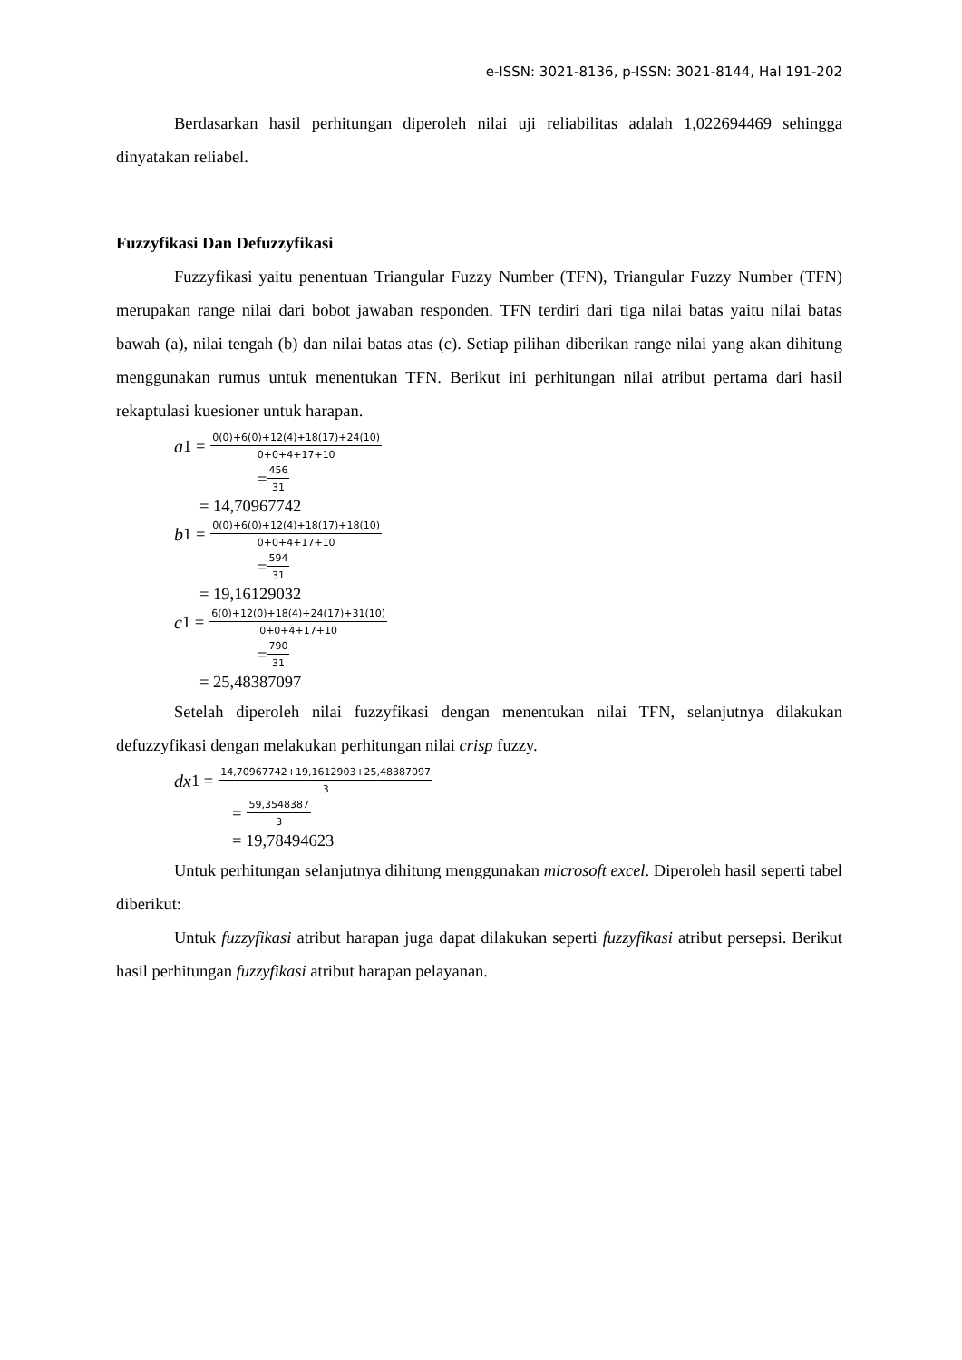e-ISSN: 3021-8136, p-ISSN: 3021-8144, Hal 191-202
Berdasarkan hasil perhitungan diperoleh nilai uji reliabilitas adalah 1,022694469 sehingga dinyatakan reliabel.
Fuzzyfikasi Dan Defuzzyfikasi
Fuzzyfikasi yaitu penentuan Triangular Fuzzy Number (TFN), Triangular Fuzzy Number (TFN) merupakan range nilai dari bobot jawaban responden. TFN terdiri dari tiga nilai batas yaitu nilai batas bawah (a), nilai tengah (b) dan nilai batas atas (c). Setiap pilihan diberikan range nilai yang akan dihitung menggunakan rumus untuk menentukan TFN. Berikut ini perhitungan nilai atribut pertama dari hasil rekaptulasi kuesioner untuk harapan.
a 1 = 0(0)+6(0)+12(4)+18(17)+24(10) 0+0+4+17+10
= 456 31
= 14,70967742
b 1 = 0(0)+6(0)+12(4)+18(17)+18(10) 0+0+4+17+10
= 594 31
= 19,16129032
c 1 = 6(0)+12(0)+18(4)+24(17)+31(10) 0+0+4+17+10
= 790 31
= 25,48387097
Setelah diperoleh nilai fuzzyfikasi dengan menentukan nilai TFN, selanjutnya dilakukan defuzzyfikasi dengan melakukan perhitungan nilai crisp fuzzy.
dx 1 = 14,70967742+19,1612903+25,48387097 3
= 59,3548387 3
= 19,78494623
Untuk perhitungan selanjutnya dihitung menggunakan microsoft excel. Diperoleh hasil seperti tabel diberikut:
Untuk fuzzyfikasi atribut harapan juga dapat dilakukan seperti fuzzyfikasi atribut persepsi. Berikut hasil perhitungan fuzzyfikasi atribut harapan pelayanan.